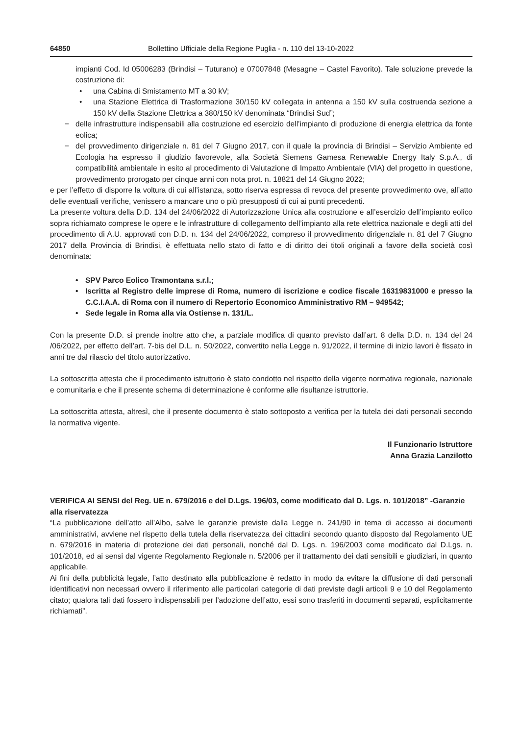64850 Bollettino Ufficiale della Regione Puglia - n. 110 del 13-10-2022
impianti Cod. Id 05006283 (Brindisi – Tuturano) e 07007848 (Mesagne – Castel Favorito). Tale soluzione prevede la costruzione di:
• una Cabina di Smistamento MT a 30 kV;
• una Stazione Elettrica di Trasformazione 30/150 kV collegata in antenna a 150 kV sulla costruenda sezione a 150 kV della Stazione Elettrica a 380/150 kV denominata “Brindisi Sud”;
− delle infrastrutture indispensabili alla costruzione ed esercizio dell’impianto di produzione di energia elettrica da fonte eolica;
− del provvedimento dirigenziale n. 81 del 7 Giugno 2017, con il quale la provincia di Brindisi – Servizio Ambiente ed Ecologia ha espresso il giudizio favorevole, alla Società Siemens Gamesa Renewable Energy Italy S.p.A., di compatibilità ambientale in esito al procedimento di Valutazione di Impatto Ambientale (VIA) del progetto in questione, provvedimento prorogato per cinque anni con nota prot. n. 18821 del 14 Giugno 2022;
e per l’effetto di disporre la voltura di cui all’istanza, sotto riserva espressa di revoca del presente provvedimento ove, all’atto delle eventuali verifiche, venissero a mancare uno o più presupposti di cui ai punti precedenti.
La presente voltura della D.D. 134 del 24/06/2022 di Autorizzazione Unica alla costruzione e all’esercizio dell’impianto eolico sopra richiamato comprese le opere e le infrastrutture di collegamento dell’impianto alla rete elettrica nazionale e degli atti del procedimento di A.U. approvati con D.D. n. 134 del 24/06/2022, compreso il provvedimento dirigenziale n. 81 del 7 Giugno 2017 della Provincia di Brindisi, è effettuata nello stato di fatto e di diritto dei titoli originali a favore della società così denominata:
• SPV Parco Eolico Tramontana s.r.l.;
• Iscritta al Registro delle imprese di Roma, numero di iscrizione e codice fiscale 16319831000 e presso la C.C.I.A.A. di Roma con il numero di Repertorio Economico Amministrativo RM – 949542;
• Sede legale in Roma alla via Ostiense n. 131/L.
Con la presente D.D. si prende inoltre atto che, a parziale modifica di quanto previsto dall’art. 8 della D.D. n. 134 del 24 /06/2022, per effetto dell’art. 7-bis del D.L. n. 50/2022, convertito nella Legge n. 91/2022, il termine di inizio lavori è fissato in anni tre dal rilascio del titolo autorizzativo.
La sottoscritta attesta che il procedimento istruttorio è stato condotto nel rispetto della vigente normativa regionale, nazionale e comunitaria e che il presente schema di determinazione è conforme alle risultanze istruttorie.
La sottoscritta attesta, altresì, che il presente documento è stato sottoposto a verifica per la tutela dei dati personali secondo la normativa vigente.
Il Funzionario Istruttore
Anna Grazia Lanzilotto
VERIFICA AI SENSI del Reg. UE n. 679/2016 e del D.Lgs. 196/03, come modificato dal D. Lgs. n. 101/2018” -Garanzie alla riservatezza
“La pubblicazione dell’atto all’Albo, salve le garanzie previste dalla Legge n. 241/90 in tema di accesso ai documenti amministrativi, avviene nel rispetto della tutela della riservatezza dei cittadini secondo quanto disposto dal Regolamento UE n. 679/2016 in materia di protezione dei dati personali, nonché dal D. Lgs. n. 196/2003 come modificato dal D.Lgs. n. 101/2018, ed ai sensi dal vigente Regolamento Regionale n. 5/2006 per il trattamento dei dati sensibili e giudiziari, in quanto applicabile.
Ai fini della pubblicità legale, l’atto destinato alla pubblicazione è redatto in modo da evitare la diffusione di dati personali identificativi non necessari ovvero il riferimento alle particolari categorie di dati previste dagli articoli 9 e 10 del Regolamento citato; qualora tali dati fossero indispensabili per l’adozione dell’atto, essi sono trasferiti in documenti separati, esplicitamente richiamati”.